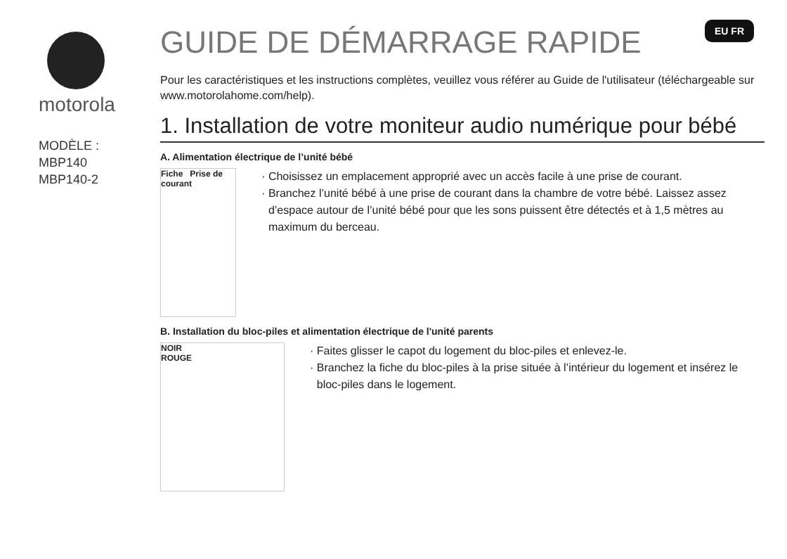EU FR
motorola
MODÈLE :
MBP140
MBP140-2
GUIDE DE DÉMARRAGE RAPIDE
Pour les caractéristiques et les instructions complètes, veuillez vous référer au Guide de l'utilisateur (téléchargeable sur www.motorolahome.com/help).
1. Installation de votre moniteur audio numérique pour bébé
A. Alimentation électrique de l’unité bébé
Fiche Prise de courant
Choisissez un emplacement approprié avec un accès facile à une prise de courant.
Branchez l’unité bébé à une prise de courant dans la chambre de votre bébé. Laissez assez d’espace autour de l’unité bébé pour que les sons puissent être détectés et à 1,5 mètres au maximum du berceau.
B. Installation du bloc-piles et alimentation électrique de l'unité parents
NOIR
ROUGE
Faites glisser le capot du logement du bloc-piles et enlevez-le.
Branchez la fiche du bloc-piles à la prise située à l’intérieur du logement et insérez le bloc-piles dans le logement.